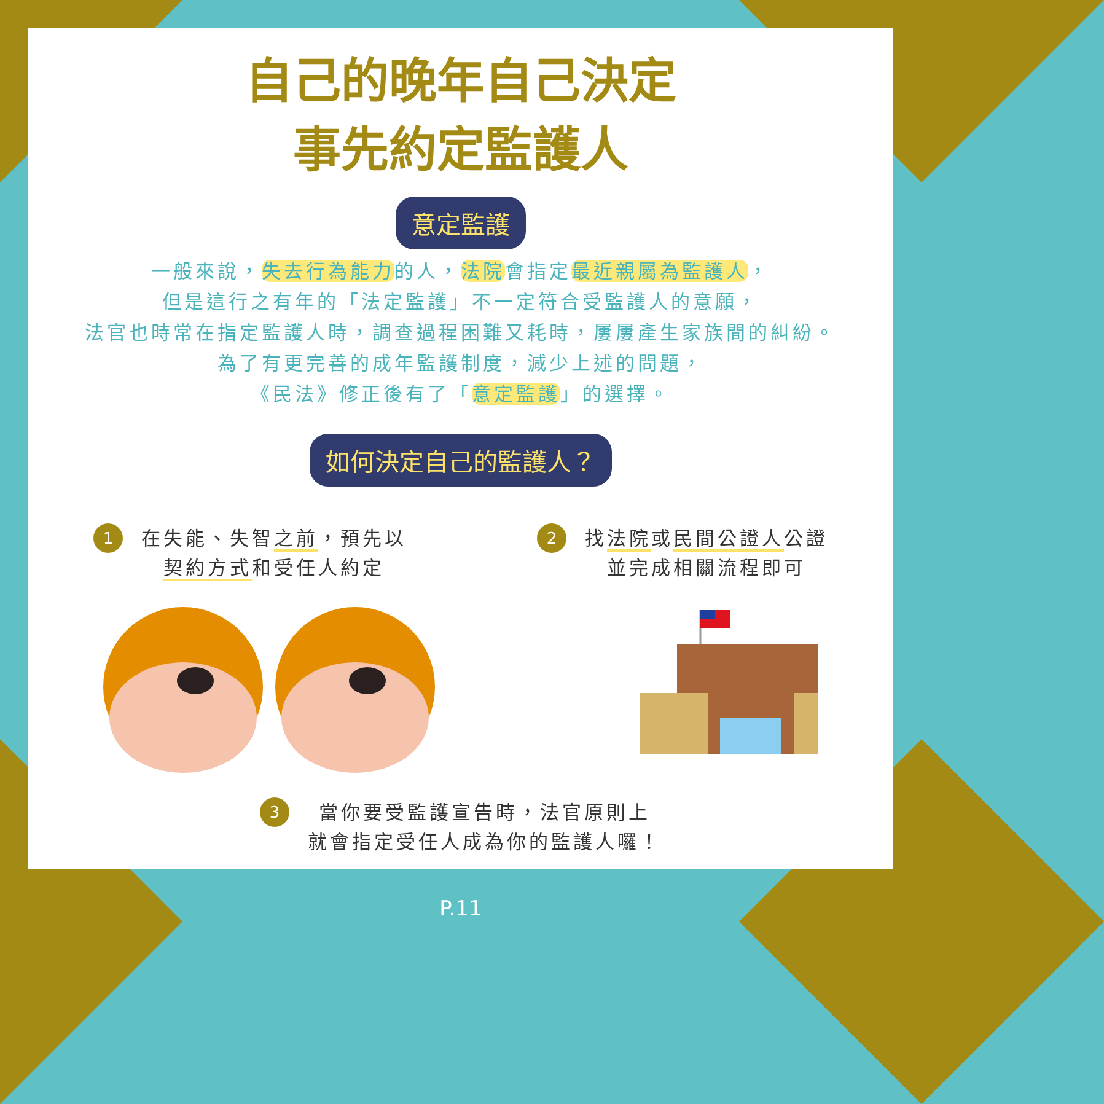自己的晚年自己決定
事先約定監護人
意定監護
一般來說，失去行為能力的人，法院會指定最近親屬為監護人，
但是這行之有年的「法定監護」不一定符合受監護人的意願，
法官也時常在指定監護人時，調查過程困難又耗時，屢屢產生家族間的糾紛。
為了有更完善的成年監護制度，減少上述的問題，
《民法》修正後有了「意定監護」的選擇。
如何決定自己的監護人？
1
在失能、失智之前，預先以
契約方式和受任人約定
2
找法院或民間公證人公證
並完成相關流程即可
3
當你要受監護宣告時，法官原則上
就會指定受任人成為你的監護人囉！
P.11